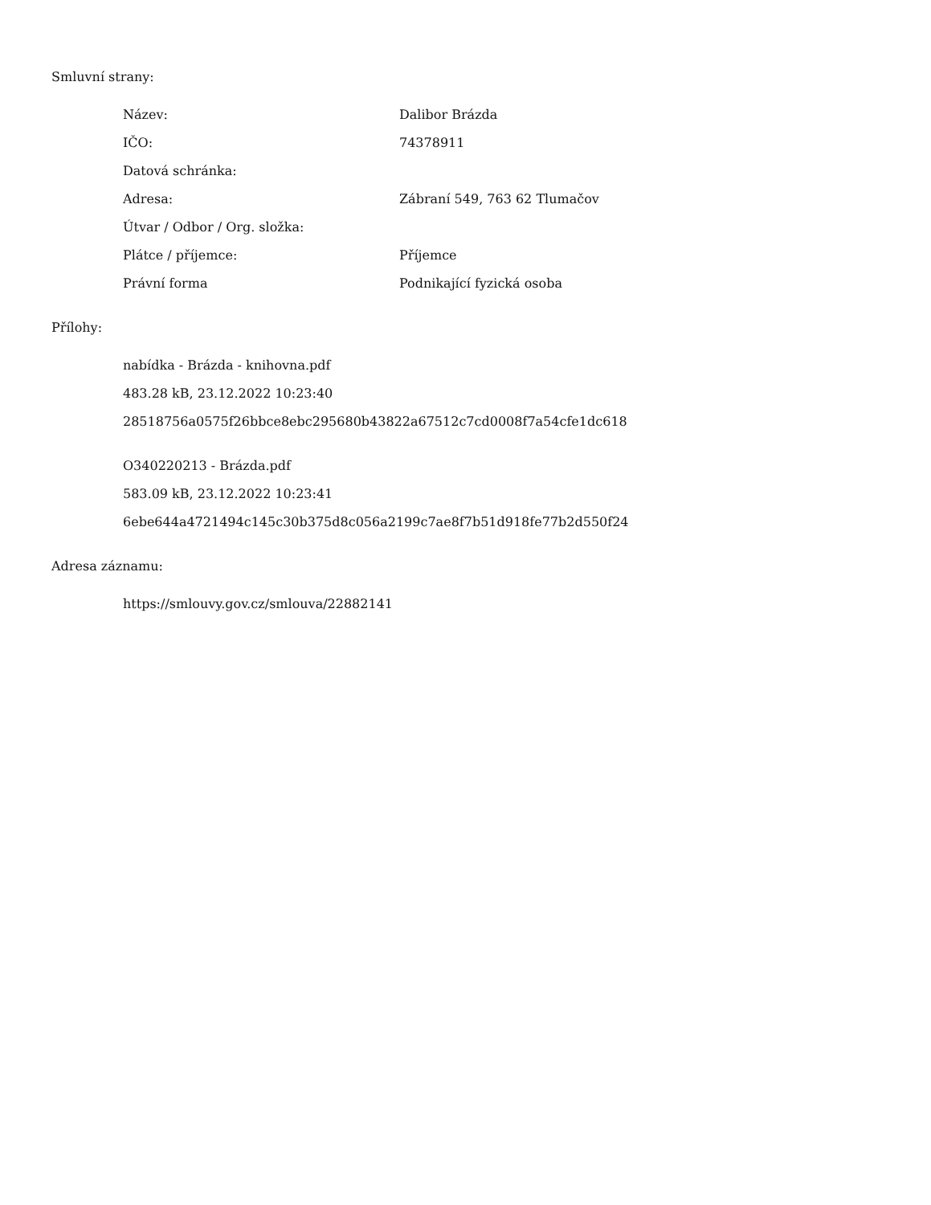Smluvní strany:
| Název: | Dalibor Brázda |
| IČO: | 74378911 |
| Datová schránka: | |
| Adresa: | Zábraní 549, 763 62 Tlumačov |
| Útvar / Odbor / Org. složka: | |
| Plátce / příjemce: | Příjemce |
| Právní forma | Podnikající fyzická osoba |
Přílohy:
nabídka - Brázda - knihovna.pdf
483.28 kB, 23.12.2022 10:23:40
28518756a0575f26bbce8ebc295680b43822a67512c7cd0008f7a54cfe1dc618
O340220213 - Brázda.pdf
583.09 kB, 23.12.2022 10:23:41
6ebe644a4721494c145c30b375d8c056a2199c7ae8f7b51d918fe77b2d550f24
Adresa záznamu:
https://smlouvy.gov.cz/smlouva/22882141